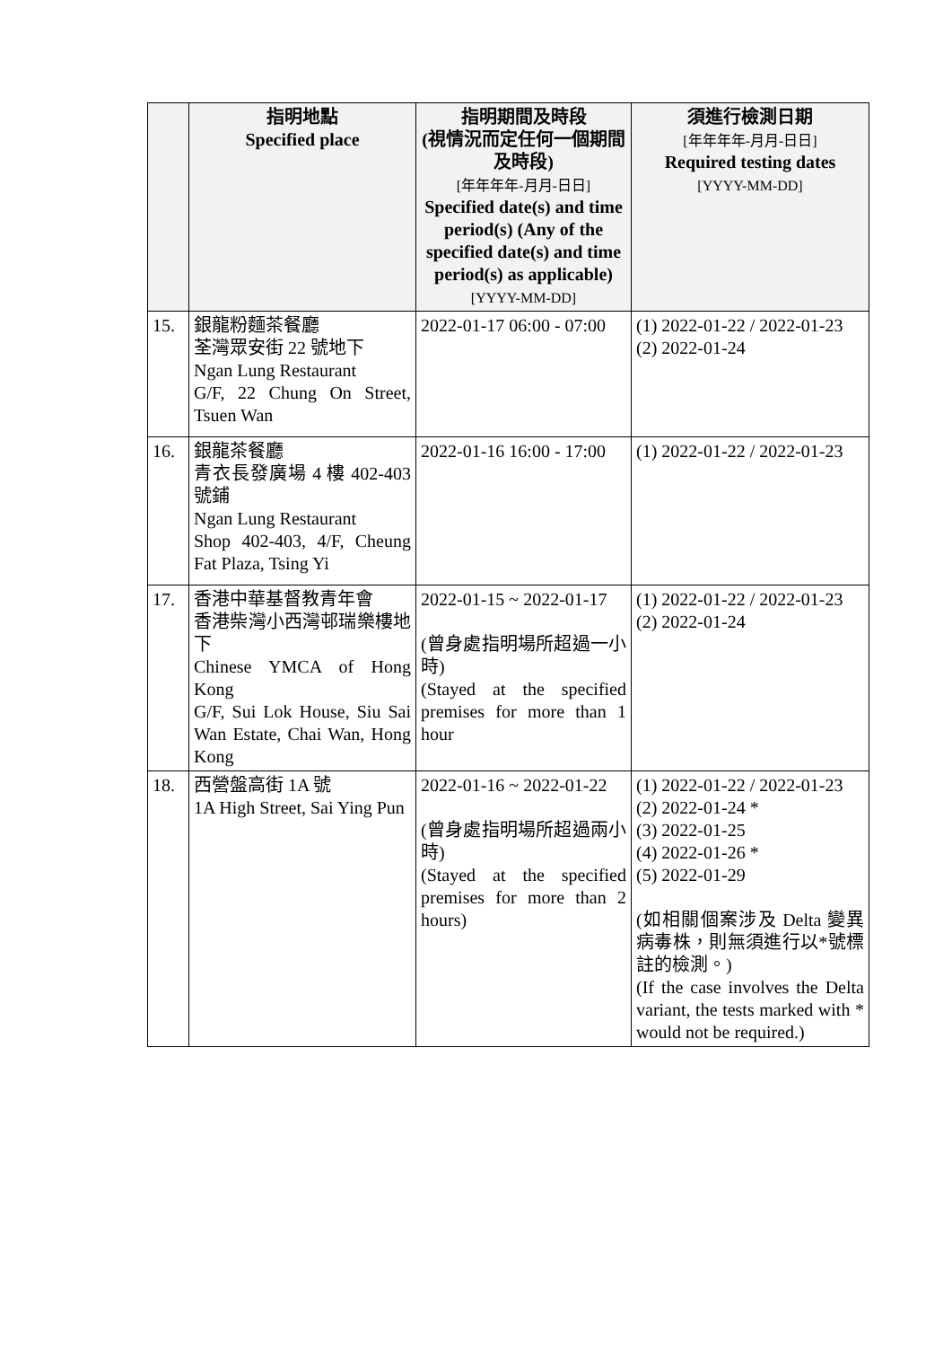| | 指明地點 Specified place | 指明期間及時段 (視情況而定任何一個期間及時段) [年年年年-月月-日日] Specified date(s) and time period(s) (Any of the specified date(s) and time period(s) as applicable) [YYYY-MM-DD] | 須進行檢測日期 [年年年年-月月-日日] Required testing dates [YYYY-MM-DD] |
| --- | --- | --- | --- |
| 15. | 銀龍粉麵茶餐廳 荃灣眾安街 22 號地下 Ngan Lung Restaurant G/F, 22 Chung On Street, Tsuen Wan | 2022-01-17 06:00 - 07:00 | (1) 2022-01-22 / 2022-01-23 (2) 2022-01-24 |
| 16. | 銀龍茶餐廳 青衣長發廣場 4 樓 402-403 號鋪 Ngan Lung Restaurant Shop 402-403, 4/F, Cheung Fat Plaza, Tsing Yi | 2022-01-16 16:00 - 17:00 | (1) 2022-01-22 / 2022-01-23 |
| 17. | 香港中華基督教青年會 香港柴灣小西灣邨瑞樂樓地下 Chinese YMCA of Hong Kong G/F, Sui Lok House, Siu Sai Wan Estate, Chai Wan, Hong Kong | 2022-01-15 ~ 2022-01-17 (曾身處指明場所超過一小時) (Stayed at the specified premises for more than 1 hour | (1) 2022-01-22 / 2022-01-23 (2) 2022-01-24 |
| 18. | 西營盤高街 1A 號 1A High Street, Sai Ying Pun | 2022-01-16 ~ 2022-01-22 (曾身處指明場所超過兩小時) (Stayed at the specified premises for more than 2 hours) | (1) 2022-01-22 / 2022-01-23 (2) 2022-01-24 * (3) 2022-01-25 (4) 2022-01-26 * (5) 2022-01-29 (如相關個案涉及 Delta 變異病毒株，則無須進行以*號標註的檢測。) (If the case involves the Delta variant, the tests marked with * would not be required.) |